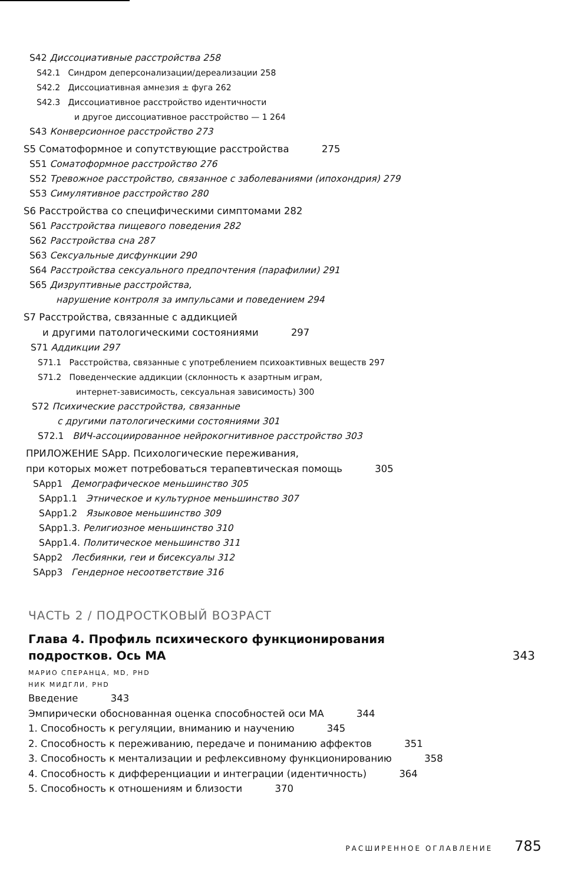S42 Диссоциативные расстройства 258
S42.1 Синдром деперсонализации/дереализации 258
S42.2 Диссоциативная амнезия ± фуга 262
S42.3 Диссоциативное расстройство идентичности
и другое диссоциативное расстройство — 1 264
S43 Конверсионное расстройство 273
S5 Соматоформное и сопутствующие расстройства 275
S51 Соматоформное расстройство 276
S52 Тревожное расстройство, связанное с заболеваниями (ипохондрия) 279
S53 Симулятивное расстройство 280
S6 Расстройства со специфическими симптомами 282
S61 Расстройства пищевого поведения 282
S62 Расстройства сна 287
S63 Сексуальные дисфункции 290
S64 Расстройства сексуального предпочтения (парафилии) 291
S65 Дизруптивные расстройства,
нарушение контроля за импульсами и поведением 294
S7 Расстройства, связанные с аддикцией
и другими патологическими состояниями 297
S71 Аддикции 297
S71.1 Расстройства, связанные с употреблением психоактивных веществ 297
S71.2 Поведенческие аддикции (склонность к азартным играм,
интернет-зависимость, сексуальная зависимость) 300
S72 Психические расстройства, связанные
с другими патологическими состояниями 301
S72.1 ВИЧ-ассоциированное нейрокогнитивное расстройство 303
ПРИЛОЖЕНИЕ SApp. Психологические переживания,
при которых может потребоваться терапевтическая помощь 305
SApp1 Демографическое меньшинство 305
SApp1.1 Этническое и культурное меньшинство 307
SApp1.2 Языковое меньшинство 309
SApp1.3. Религиозное меньшинство 310
SApp1.4. Политическое меньшинство 311
SApp2 Лесбиянки, геи и бисексуалы 312
SApp3 Гендерное несоответствие 316
ЧАСТЬ 2 / ПОДРОСТКОВЫЙ ВОЗРАСТ
Глава 4. Профиль психического функционирования
подростков. Ось МА 343
МАРИО СПЕРАНЦА, MD, PHD
НИК МИДГЛИ, PHD
Введение 343
Эмпирически обоснованная оценка способностей оси МА 344
1. Способность к регуляции, вниманию и научению 345
2. Способность к переживанию, передаче и пониманию аффектов 351
3. Способность к ментализации и рефлексивному функционированию 358
4. Способность к дифференциации и интеграции (идентичность) 364
5. Способность к отношениям и близости 370
РАСШИРЕННОЕ ОГЛАВЛЕНИЕ 785